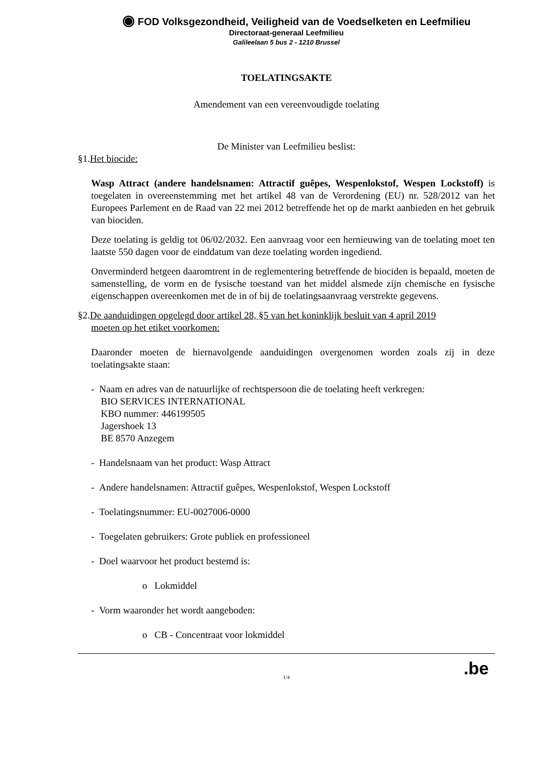◉ FOD Volksgezondheid, Veiligheid van de Voedselketen en Leefmilieu
Directoraat-generaal Leefmilieu
Galileelaan 5 bus 2 - 1210 Brussel
TOELATINGSAKTE
Amendement van een vereenvoudigde toelating
De Minister van Leefmilieu beslist:
§1.Het biocide:
Wasp Attract (andere handelsnamen: Attractif guêpes, Wespenlokstof, Wespen Lockstoff) is toegelaten in overeenstemming met het artikel 48 van de Verordening (EU) nr. 528/2012 van het Europees Parlement en de Raad van 22 mei 2012 betreffende het op de markt aanbieden en het gebruik van biociden.
Deze toelating is geldig tot 06/02/2032. Een aanvraag voor een hernieuwing van de toelating moet ten laatste 550 dagen voor de einddatum van deze toelating worden ingediend.
Onverminderd hetgeen daaromtrent in de reglementering betreffende de biociden is bepaald, moeten de samenstelling, de vorm en de fysische toestand van het middel alsmede zijn chemische en fysische eigenschappen overeenkomen met de in of bij de toelatingsaanvraag verstrekte gegevens.
§2.De aanduidingen opgelegd door artikel 28, §5 van het koninklijk besluit van 4 april 2019
moeten op het etiket voorkomen:
Daaronder moeten de hiernavolgende aanduidingen overgenomen worden zoals zij in deze toelatingsakte staan:
- Naam en adres van de natuurlijke of rechtspersoon die de toelating heeft verkregen:
BIO SERVICES INTERNATIONAL
KBO nummer: 446199505
Jagershoek 13
BE 8570 Anzegem
- Handelsnaam van het product: Wasp Attract
- Andere handelsnamen: Attractif guêpes, Wespenlokstof, Wespen Lockstoff
- Toelatingsnummer: EU-0027006-0000
- Toegelaten gebruikers: Grote publiek en professioneel
- Doel waarvoor het product bestemd is:
o Lokmiddel
- Vorm waaronder het wordt aangeboden:
o CB - Concentraat voor lokmiddel
1/4
.be